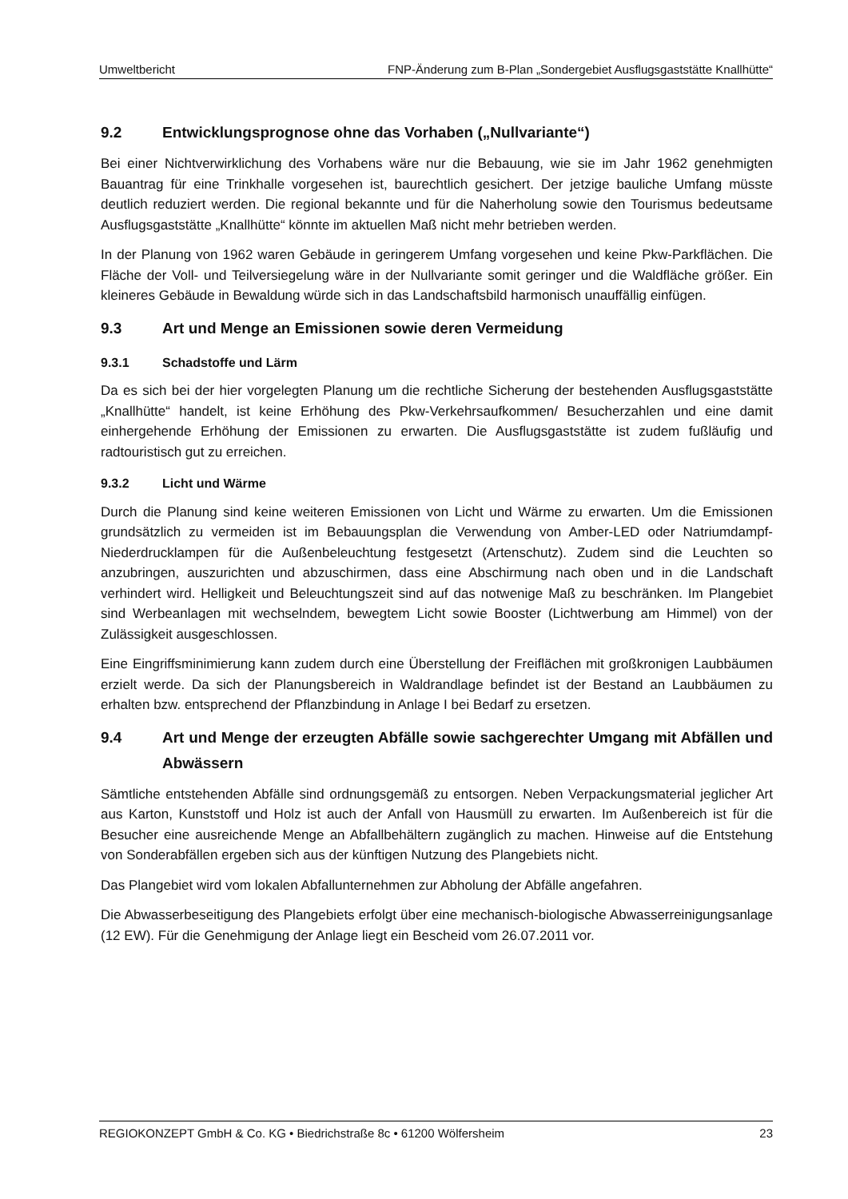Umweltbericht FNP-Änderung zum B-Plan „Sondergebiet Ausflugsgaststätte Knallhütte“
9.2 Entwicklungsprognose ohne das Vorhaben („Nullvariante“)
Bei einer Nichtverwirklichung des Vorhabens wäre nur die Bebauung, wie sie im Jahr 1962 genehmigten Bauantrag für eine Trinkhalle vorgesehen ist, baurechtlich gesichert. Der jetzige bauliche Umfang müsste deutlich reduziert werden. Die regional bekannte und für die Naherholung sowie den Tourismus bedeutsame Ausflugsgaststätte „Knallhütte“ könnte im aktuellen Maß nicht mehr betrieben werden.
In der Planung von 1962 waren Gebäude in geringerem Umfang vorgesehen und keine Pkw-Parkflächen. Die Fläche der Voll- und Teilversiegelung wäre in der Nullvariante somit geringer und die Waldfläche größer. Ein kleineres Gebäude in Bewaldung würde sich in das Landschaftsbild harmonisch unauffällig einfügen.
9.3 Art und Menge an Emissionen sowie deren Vermeidung
9.3.1 Schadstoffe und Lärm
Da es sich bei der hier vorgelegten Planung um die rechtliche Sicherung der bestehenden Ausflugsgaststätte „Knallhütte“ handelt, ist keine Erhöhung des Pkw-Verkehrsaufkommen/ Besucherzahlen und eine damit einhergehende Erhöhung der Emissionen zu erwarten. Die Ausflugsgaststätte ist zudem fußläufig und radtouristisch gut zu erreichen.
9.3.2 Licht und Wärme
Durch die Planung sind keine weiteren Emissionen von Licht und Wärme zu erwarten. Um die Emissionen grundsätzlich zu vermeiden ist im Bebauungsplan die Verwendung von Amber-LED oder Natriumdampf-Niederdrucklampen für die Außenbeleuchtung festgesetzt (Artenschutz). Zudem sind die Leuchten so anzubringen, auszurichten und abzuschirmen, dass eine Abschirmung nach oben und in die Landschaft verhindert wird. Helligkeit und Beleuchtungszeit sind auf das notwenige Maß zu beschränken. Im Plangebiet sind Werbeanlagen mit wechselndem, bewegtem Licht sowie Booster (Lichtwerbung am Himmel) von der Zulässigkeit ausgeschlossen.
Eine Eingriffsminimierung kann zudem durch eine Überstellung der Freiflächen mit großkronigen Laubbäumen erzielt werde. Da sich der Planungsbereich in Waldrandlage befindet ist der Bestand an Laubbäumen zu erhalten bzw. entsprechend der Pflanzbindung in Anlage I bei Bedarf zu ersetzen.
9.4 Art und Menge der erzeugten Abfälle sowie sachgerechter Umgang mit Abfällen und Abwässern
Sämtliche entstehenden Abfälle sind ordnungsgemäß zu entsorgen. Neben Verpackungsmaterial jeglicher Art aus Karton, Kunststoff und Holz ist auch der Anfall von Hausmüll zu erwarten. Im Außenbereich ist für die Besucher eine ausreichende Menge an Abfallbehältern zugänglich zu machen. Hinweise auf die Entstehung von Sonderabfällen ergeben sich aus der künftigen Nutzung des Plangebiets nicht.
Das Plangebiet wird vom lokalen Abfallunternehmen zur Abholung der Abfälle angefahren.
Die Abwasserbeseitigung des Plangebiets erfolgt über eine mechanisch-biologische Abwasserreinigungsanlage (12 EW). Für die Genehmigung der Anlage liegt ein Bescheid vom 26.07.2011 vor.
REGIOKONZEPT GmbH & Co. KG • Biedrichstraße 8c • 61200 Wölfersheim 23